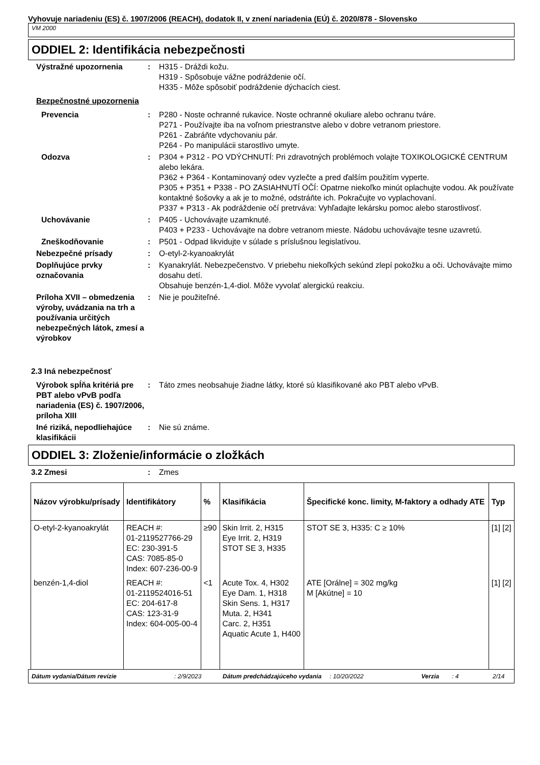Vyhovuje nariadeniu (ES) č. 1907/2006 (REACH), dodatok II, v znení nariadenia (EÚ) č. 2020/878 - Slovensko
VM 2000
ODDIEL 2: Identifikácia nebezpečnosti
Výstražné upozornenia : H315 - Dráždi kožu.
H319 - Spôsobuje vážne podráždenie očí.
H335 - Môže spôsobiť podráždenie dýchacích ciest.
Bezpečnostné upozornenia
Prevencia : P280 - Noste ochranné rukavice. Noste ochranné okuliare alebo ochranu tváre.
P271 - Používajte iba na voľnom priestranstve alebo v dobre vetranom priestore.
P261 - Zabráňte vdychovaniu pár.
P264 - Po manipulácii starostlivo umyte.
Odozva : P304 + P312 - PO VDÝCHNUTÍ: Pri zdravotných problémoch volajte TOXIKOLOGICKÉ CENTRUM alebo lekára.
P362 + P364 - Kontaminovaný odev vyzlečte a pred ďalším použitím vyperte.
P305 + P351 + P338 - PO ZASIAHNUTÍ OČÍ: Opatrne niekoľko minút oplachujte vodou. Ak používate kontaktné šošovky a ak je to možné, odstráňte ich. Pokračujte vo vyplachovaní.
P337 + P313 - Ak podráždenie očí pretrváva: Vyhľadajte lekársku pomoc alebo starostlivosť.
Uchovávanie : P405 - Uchovávajte uzamknuté.
P403 + P233 - Uchovávajte na dobre vetranom mieste. Nádobu uchovávajte tesne uzavretú.
Zneškodňovanie : P501 - Odpad likvidujte v súlade s príslušnou legislatívou.
Nebezpečné prísady : O-etyl-2-kyanoakrylát
Doplňujúce prvky označovania
: Kyanakrylát. Nebezpečenstvo. V priebehu niekoľkých sekúnd zlepí pokožku a oči. Uchovávajte mimo dosahu detí.
Obsahuje benzén-1,4-diol. Môže vyvolať alergickú reakciu.
Príloha XVII – obmedzenia výroby, uvádzania na trh a používania určitých nebezpečných látok, zmesí a výrobkov
: Nie je použiteľné.
2.3 Iná nebezpečnosť
Výrobok spĺňa kritériá pre PBT alebo vPvB podľa nariadenia (ES) č. 1907/2006, príloha XIII
: Táto zmes neobsahuje žiadne látky, ktoré sú klasifikované ako PBT alebo vPvB.
Iné riziká, nepodliehajúce klasifikácii
: Nie sú známe.
ODDIEL 3: Zloženie/informácie o zložkách
3.2 Zmesi : Zmes
| Názov výrobku/prísady | Identifikátory | % | Klasifikácia | Špecifické konc. limity, M-faktory a odhady ATE | Typ |
| --- | --- | --- | --- | --- | --- |
| O-etyl-2-kyanoakrylát | REACH #: 01-2119527766-29 EC: 230-391-5 CAS: 7085-85-0 Index: 607-236-00-9 | ≥90 | Skin Irrit. 2, H315 Eye Irrit. 2, H319 STOT SE 3, H335 | STOT SE 3, H335: C ≥ 10% | [1] [2] |
| benzén-1,4-diol | REACH #: 01-2119524016-51 EC: 204-617-8 CAS: 123-31-9 Index: 604-005-00-4 | <1 | Acute Tox. 4, H302 Eye Dam. 1, H318 Skin Sens. 1, H317 Muta. 2, H341 Carc. 2, H351 Aquatic Acute 1, H400 | ATE [Orálne] = 302 mg/kg M [Akútne] = 10 | [1] [2] |
Dátum vydania/Dátum revízie: 2/9/2023 Dátum predchádzajúceho vydania: 10/20/2022 Verzia: 4 2/14